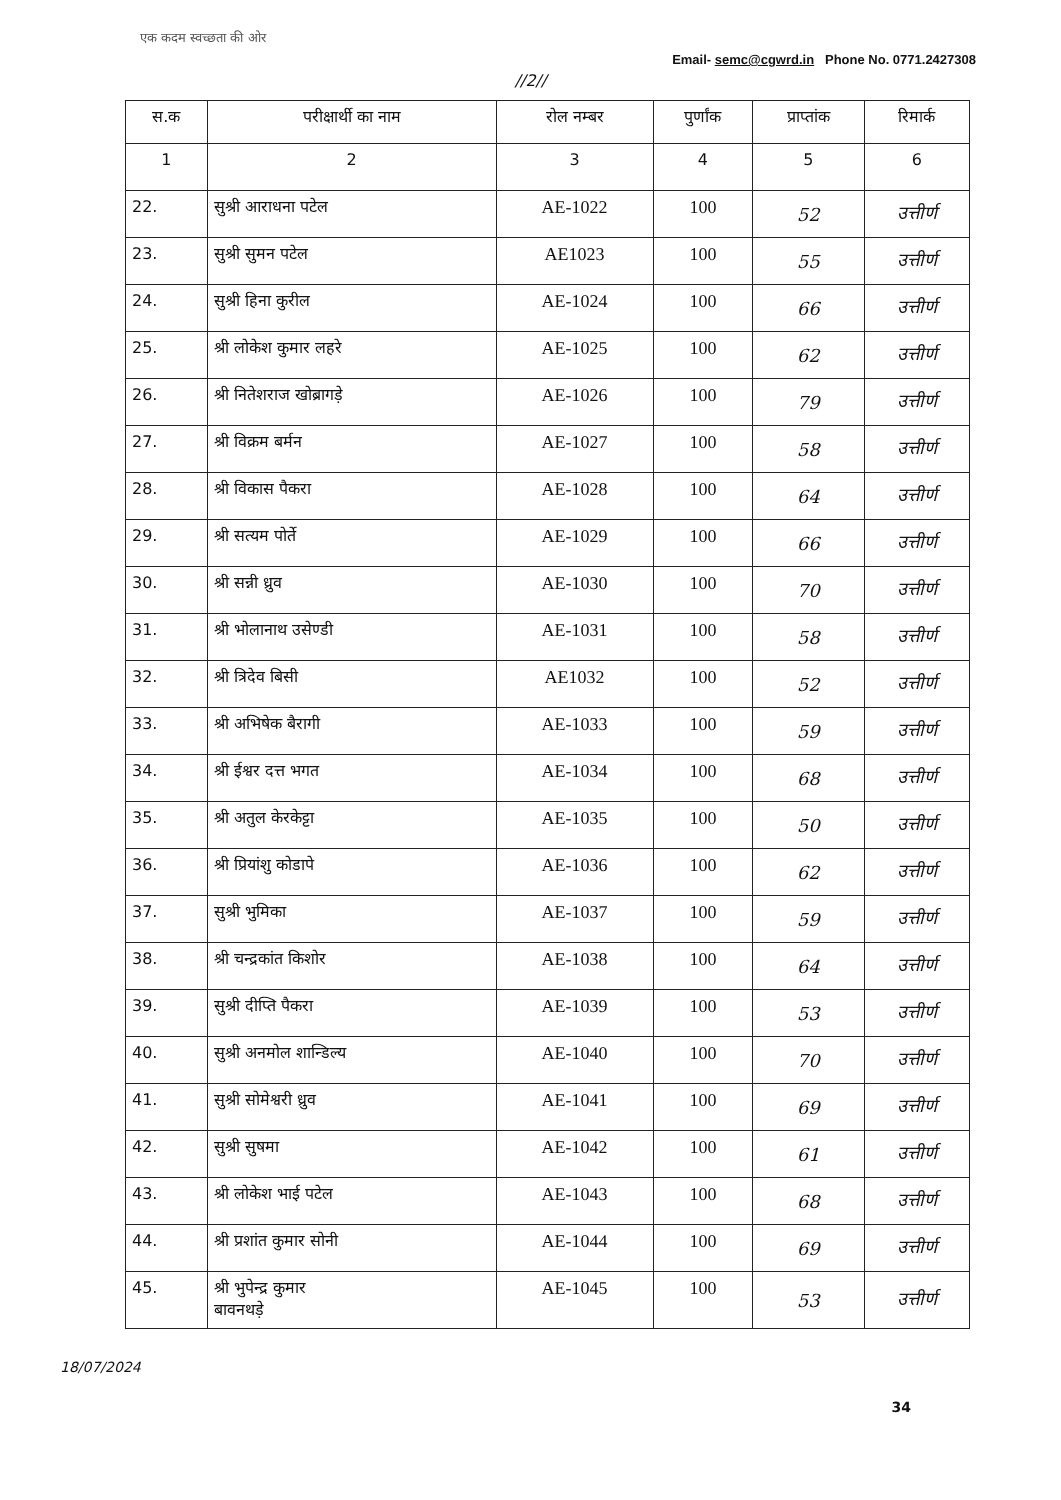एक कदम स्वच्छता की ओर
Email- semc@cgwrd.in Phone No. 0771.2427308
//2//
| स.क | परीक्षार्थी का नाम | रोल नम्बर | पुर्णांक | प्राप्तांक | रिमार्क |
| --- | --- | --- | --- | --- | --- |
| 1 | 2 | 3 | 4 | 5 | 6 |
| 22. | सुश्री आराधना पटेल | AE-1022 | 100 | 52 | उत्तीर्ण |
| 23. | सुश्री सुमन पटेल | AE1023 | 100 | 55 | उत्तीर्ण |
| 24. | सुश्री हिना कुरील | AE-1024 | 100 | 66 | उत्तीर्ण |
| 25. | श्री लोकेश कुमार लहरे | AE-1025 | 100 | 62 | उत्तीर्ण |
| 26. | श्री नितेशराज खोब्रागड़े | AE-1026 | 100 | 79 | उत्तीर्ण |
| 27. | श्री विक्रम बर्मन | AE-1027 | 100 | 58 | उत्तीर्ण |
| 28. | श्री विकास पैकरा | AE-1028 | 100 | 64 | उत्तीर्ण |
| 29. | श्री सत्यम पोर्ते | AE-1029 | 100 | 66 | उत्तीर्ण |
| 30. | श्री सन्नी ध्रुव | AE-1030 | 100 | 70 | उत्तीर्ण |
| 31. | श्री भोलानाथ उसेण्डी | AE-1031 | 100 | 58 | उत्तीर्ण |
| 32. | श्री त्रिदेव बिसी | AE1032 | 100 | 52 | उत्तीर्ण |
| 33. | श्री अभिषेक बैरागी | AE-1033 | 100 | 59 | उत्तीर्ण |
| 34. | श्री ईश्वर दत्त भगत | AE-1034 | 100 | 68 | उत्तीर्ण |
| 35. | श्री अतुल केरकेट्टा | AE-1035 | 100 | 50 | उत्तीर्ण |
| 36. | श्री प्रियांशु कोडापे | AE-1036 | 100 | 62 | उत्तीर्ण |
| 37. | सुश्री भुमिका | AE-1037 | 100 | 59 | उत्तीर्ण |
| 38. | श्री चन्द्रकांत किशोर | AE-1038 | 100 | 64 | उत्तीर्ण |
| 39. | सुश्री दीप्ति पैकरा | AE-1039 | 100 | 53 | उत्तीर्ण |
| 40. | सुश्री अनमोल शान्डिल्य | AE-1040 | 100 | 70 | उत्तीर्ण |
| 41. | सुश्री सोमेश्वरी ध्रुव | AE-1041 | 100 | 69 | उत्तीर्ण |
| 42. | सुश्री सुषमा | AE-1042 | 100 | 61 | उत्तीर्ण |
| 43. | श्री लोकेश भाई पटेल | AE-1043 | 100 | 68 | उत्तीर्ण |
| 44. | श्री प्रशांत कुमार सोनी | AE-1044 | 100 | 69 | उत्तीर्ण |
| 45. | श्री भुपेन्द्र कुमार बावनथड़े | AE-1045 | 100 | 53 | उत्तीर्ण |
18/07/2024 34